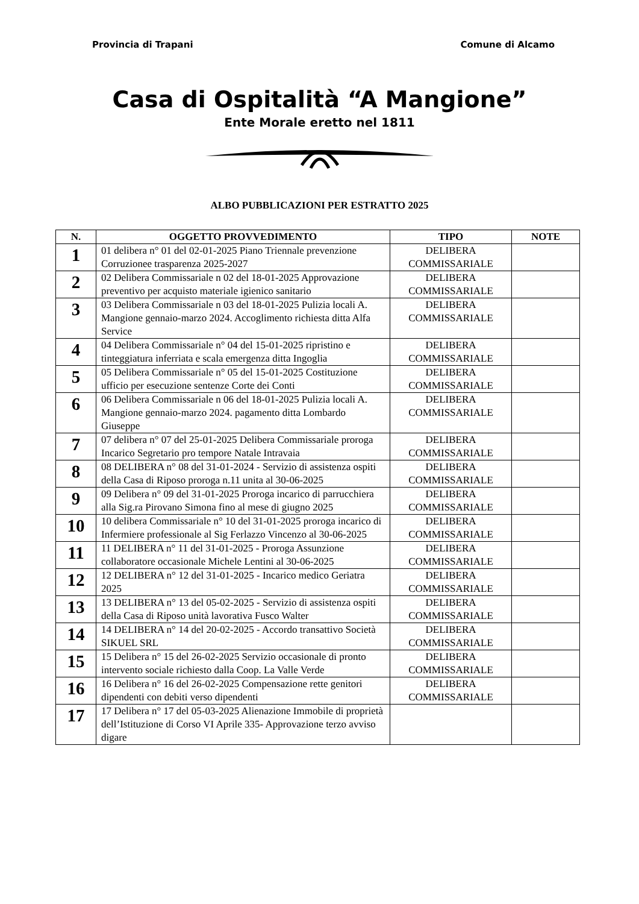Provincia di Trapani Comune di Alcamo
Casa di Ospitalità “A Mangione”
Ente Morale eretto nel 1811
ALBO PUBBLICAZIONI PER ESTRATTO 2025
| N. | OGGETTO PROVVEDIMENTO | TIPO | NOTE |
| --- | --- | --- | --- |
| 1 | 01 delibera n° 01 del 02-01-2025 Piano Triennale prevenzione Corruzionee trasparenza 2025-2027 | DELIBERA COMMISSARIALE | |
| 2 | 02 Delibera Commissariale n 02 del 18-01-2025 Approvazione preventivo per acquisto materiale igienico sanitario | DELIBERA COMMISSARIALE | |
| 3 | 03 Delibera Commissariale n 03 del 18-01-2025 Pulizia locali A. Mangione gennaio-marzo 2024. Accoglimento richiesta ditta Alfa Service | DELIBERA COMMISSARIALE | |
| 4 | 04 Delibera Commissariale n° 04 del 15-01-2025 ripristino e tinteggiatura inferriata e scala emergenza ditta Ingoglia | DELIBERA COMMISSARIALE | |
| 5 | 05 Delibera Commissariale n° 05 del 15-01-2025 Costituzione ufficio per esecuzione sentenze Corte dei Conti | DELIBERA COMMISSARIALE | |
| 6 | 06 Delibera Commissariale n 06 del 18-01-2025 Pulizia locali A. Mangione gennaio-marzo 2024. pagamento ditta Lombardo Giuseppe | DELIBERA COMMISSARIALE | |
| 7 | 07 delibera n° 07 del 25-01-2025 Delibera Commissariale proroga Incarico Segretario pro tempore Natale Intravaia | DELIBERA COMMISSARIALE | |
| 8 | 08 DELIBERA n° 08 del 31-01-2024 - Servizio di assistenza ospiti della Casa di Riposo proroga n.11 unita al 30-06-2025 | DELIBERA COMMISSARIALE | |
| 9 | 09 Delibera n° 09 del 31-01-2025 Proroga incarico di parrucchiera alla Sig.ra Pirovano Simona fino al mese di giugno 2025 | DELIBERA COMMISSARIALE | |
| 10 | 10 delibera Commissariale n° 10 del 31-01-2025 proroga incarico di Infermiere professionale al Sig Ferlazzo Vincenzo al 30-06-2025 | DELIBERA COMMISSARIALE | |
| 11 | 11 DELIBERA n° 11 del 31-01-2025 - Proroga Assunzione collaboratore occasionale Michele Lentini al 30-06-2025 | DELIBERA COMMISSARIALE | |
| 12 | 12 DELIBERA n° 12 del 31-01-2025 - Incarico medico Geriatra 2025 | DELIBERA COMMISSARIALE | |
| 13 | 13 DELIBERA n° 13 del 05-02-2025 - Servizio di assistenza ospiti della Casa di Riposo unità lavorativa Fusco Walter | DELIBERA COMMISSARIALE | |
| 14 | 14 DELIBERA n° 14 del 20-02-2025 - Accordo transattivo Società SIKUEL SRL | DELIBERA COMMISSARIALE | |
| 15 | 15 Delibera n° 15 del 26-02-2025 Servizio occasionale di pronto intervento sociale richiesto dalla Coop. La Valle Verde | DELIBERA COMMISSARIALE | |
| 16 | 16 Delibera n° 16 del 26-02-2025 Compensazione rette genitori dipendenti con debiti verso dipendenti | DELIBERA COMMISSARIALE | |
| 17 | 17 Delibera n° 17 del 05-03-2025 Alienazione Immobile di proprietà dell’Istituzione di Corso VI Aprile 335- Approvazione terzo avviso digare | | |